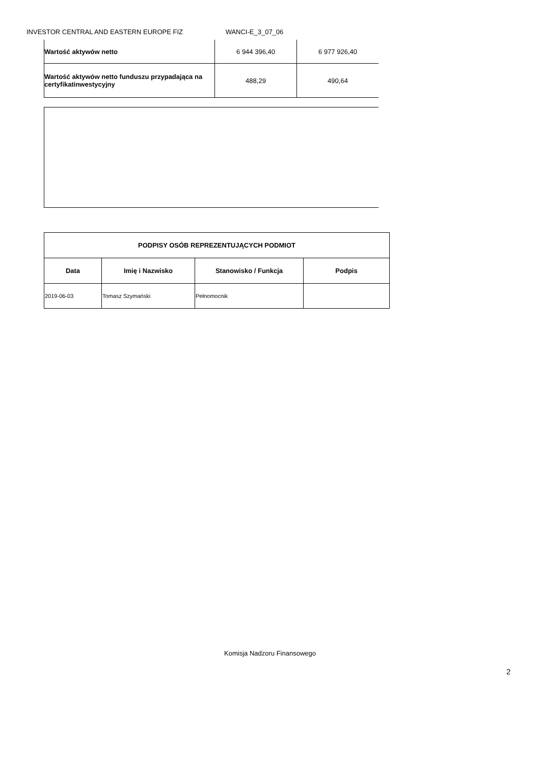INVESTOR CENTRAL AND EASTERN EUROPE FIZ WANCI-E_3_07_06
| Wartość aktywów netto | 6 944 396,40 | 6 977 926,40 |
| Wartość aktywów netto funduszu przypadająca na certyfikatinwestycyjny | 488,29 | 490,64 |
| PODPISY OSÓB REPREZENTUJĄCYCH PODMIOT | | | |
| --- | --- | --- | --- |
| Data | Imię i Nazwisko | Stanowisko / Funkcja | Podpis |
| 2019-06-03 | Tomasz Szymański | Pełnomocnik | |
Komisja Nadzoru Finansowego
2